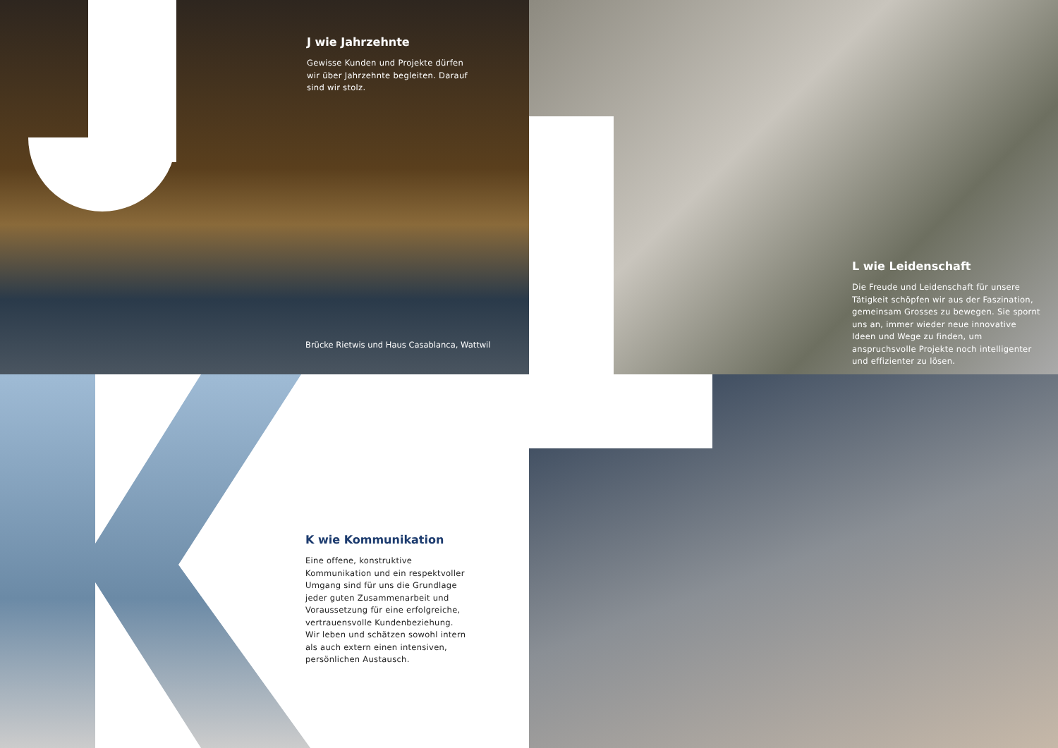J wie Jahrzehnte
Gewisse Kunden und Projekte dürfen wir über Jahrzehnte begleiten. Darauf sind wir stolz.
Brücke Rietwis und Haus Casablanca, Wattwil
L wie Leidenschaft
Die Freude und Leidenschaft für unsere Tätigkeit schöpfen wir aus der Faszination, gemeinsam Grosses zu bewegen. Sie spornt uns an, immer wieder neue innovative Ideen und Wege zu finden, um anspruchsvolle Projekte noch intel­ligenter und effizienter zu lösen.
K wie Kommunikation
Eine offene, konstruktive Kommunikation und ein respektvoller Umgang sind für uns die Grundlage jeder guten Zusam­menarbeit und Voraussetzung für eine erfolgreiche, vertrauensvolle Kunden­beziehung.
Wir leben und schätzen sowohl intern als auch extern einen intensiven, persön­lichen Austausch.